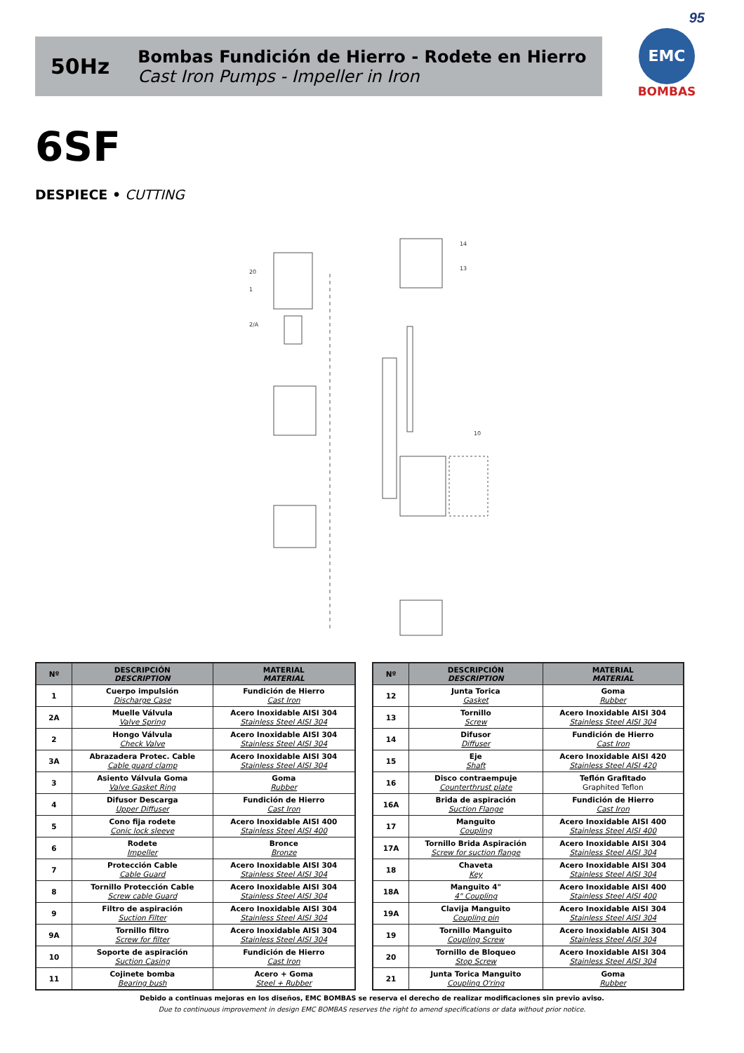95
50Hz
Bombas Fundición de Hierro - Rodete en Hierro
Cast Iron Pumps - Impeller in Iron
EMC
BOMBAS
6SF
DESPIECE • CUTTING
20
1
2/A
14
13
10
| Nº | DESCRIPCIÓN DESCRIPTION | MATERIAL MATERIAL |
| --- | --- | --- |
| 1 | Cuerpo impulsión Discharge Case | Fundición de Hierro Cast Iron |
| 2A | Muelle Válvula Valve Spring | Acero Inoxidable AISI 304 Stainless Steel AISI 304 |
| 2 | Hongo Válvula Check Valve | Acero Inoxidable AISI 304 Stainless Steel AISI 304 |
| 3A | Abrazadera Protec. Cable Cable guard clamp | Acero Inoxidable AISI 304 Stainless Steel AISI 304 |
| 3 | Asiento Válvula Goma Valve Gasket Ring | Goma Rubber |
| 4 | Difusor Descarga Upper Diffuser | Fundición de Hierro Cast Iron |
| 5 | Cono fija rodete Conic lock sleeve | Acero Inoxidable AISI 400 Stainless Steel AISI 400 |
| 6 | Rodete Impeller | Bronce Bronze |
| 7 | Protección Cable Cable Guard | Acero Inoxidable AISI 304 Stainless Steel AISI 304 |
| 8 | Tornillo Protección Cable Screw cable Guard | Acero Inoxidable AISI 304 Stainless Steel AISI 304 |
| 9 | Filtro de aspiración Suction Filter | Acero Inoxidable AISI 304 Stainless Steel AISI 304 |
| 9A | Tornillo filtro Screw for filter | Acero Inoxidable AISI 304 Stainless Steel AISI 304 |
| 10 | Soporte de aspiración Suction Casing | Fundición de Hierro Cast Iron |
| 11 | Cojinete bomba Bearing bush | Acero + Goma Steel + Rubber |
| Nº | DESCRIPCIÓN DESCRIPTION | MATERIAL MATERIAL |
| --- | --- | --- |
| 12 | Junta Torica Gasket | Goma Rubber |
| 13 | Tornillo Screw | Acero Inoxidable AISI 304 Stainless Steel AISI 304 |
| 14 | Difusor Diffuser | Fundición de Hierro Cast Iron |
| 15 | Eje Shaft | Acero Inoxidable AISI 420 Stainless Steel AISI 420 |
| 16 | Disco contraempuje Counterthrust plate | Teflón Grafitado Graphited Teflon |
| 16A | Brida de aspiración Suction Flange | Fundición de Hierro Cast Iron |
| 17 | Manguito Coupling | Acero Inoxidable AISI 400 Stainless Steel AISI 400 |
| 17A | Tornillo Brida Aspiración Screw for suction flange | Acero Inoxidable AISI 304 Stainless Steel AISI 304 |
| 18 | Chaveta Key | Acero Inoxidable AISI 304 Stainless Steel AISI 304 |
| 18A | Manguito 4" 4" Coupling | Acero Inoxidable AISI 400 Stainless Steel AISI 400 |
| 19A | Clavija Manguito Coupling pin | Acero Inoxidable AISI 304 Stainless Steel AISI 304 |
| 19 | Tornillo Manguito Coupling Screw | Acero Inoxidable AISI 304 Stainless Steel AISI 304 |
| 20 | Tornillo de Bloqueo Stop Screw | Acero Inoxidable AISI 304 Stainless Steel AISI 304 |
| 21 | Junta Torica Manguito Coupling O'ring | Goma Rubber |
Debido a continuas mejoras en los diseños, EMC BOMBAS se reserva el derecho de realizar modificaciones sin previo aviso.
Due to continuous improvement in design EMC BOMBAS reserves the right to amend specifications or data without prior notice.